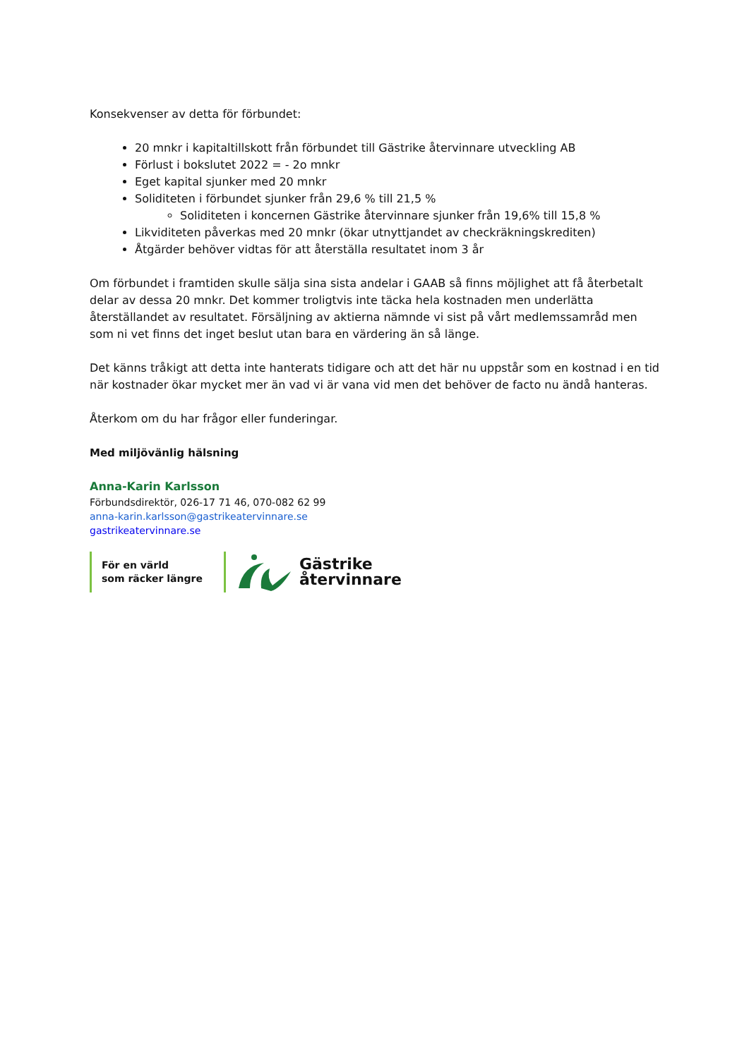Konsekvenser av detta för förbundet:
20 mnkr i kapitaltillskott från förbundet till Gästrike återvinnare utveckling AB
Förlust i bokslutet 2022 = - 2o mnkr
Eget kapital sjunker med 20 mnkr
Soliditeten i förbundet sjunker från 29,6 % till 21,5 %
Soliditeten i koncernen Gästrike återvinnare sjunker från 19,6% till 15,8 %
Likviditeten påverkas med 20 mnkr (ökar utnyttjandet av checkräkningskrediten)
Åtgärder behöver vidtas för att återställa resultatet inom 3 år
Om förbundet i framtiden skulle sälja sina sista andelar i GAAB så finns möjlighet att få återbetalt delar av dessa 20 mnkr. Det kommer troligtvis inte täcka hela kostnaden men underlätta återställandet av resultatet. Försäljning av aktierna nämnde vi sist på vårt medlemssamråd men som ni vet finns det inget beslut utan bara en värdering än så länge.
Det känns tråkigt att detta inte hanterats tidigare och att det här nu uppstår som en kostnad i en tid när kostnader ökar mycket mer än vad vi är vana vid men det behöver de facto nu ändå hanteras.
Återkom om du har frågor eller funderingar.
Med miljövänlig hälsning
Anna-Karin Karlsson
Förbundsdirektör, 026-17 71 46, 070-082 62 99
anna-karin.karlsson@gastrikeatervinnare.se
gastrikeatervinnare.se
För en värld
som räcker längre
Gästrike
återvinnare